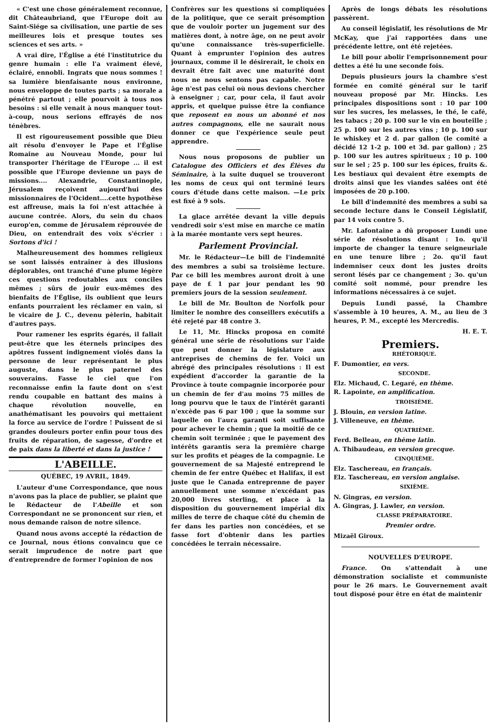« C'est une chose généralement reconnue, dit Châteaubriand, que l'Europe doit au Saint-Siége sa civilisation, une partie de ses meilleures lois et presque toutes ses sciences et ses arts. »
A vrai dire, l'Église a été l'institutrice du genre humain : elle l'a vraiment élevé, éclairé, ennobli. Ingrats que nous sommes ! sa lumière bienfaisante nous environne, nous enveloppe de toutes parts ; sa morale a pénétré partout ; elle pourvoit à tous nos besoins : si elle venait à nous manquer tout-à-coup, nous serions effrayés de nos ténèbres.
Il est rigoureusement possible que Dieu ait résolu d'envoyer le Pape et l'Église Romaine au Nouveau Monde, pour lui transporter l'héritage de l'Europe ... il est possible que l'Europe devienne un pays de missions.... Alexandrie, Constantinople, Jérusalem reçoivent aujourd'hui des missionnaires de l'Ocident....cette hypothèse est affreuse, mais la foi n'est attachée à aucune contrée. Alors, du sein du chaos europ'en, comme de Jérusalem réprouvée de Dieu, on entendrait des voix s'écrier : Sortons d'ici !
Malheureusement des hommes religieux se sont laissés entraîner à des illusions déplorables, ont tranché d'une plume légère ces questions redoutables aux conciles mêmes ; sûrs de jouir eux-mêmes des bienfaits de l'Église, ils oublient que leurs enfants pourraient les réclamer en vain, si le vicaire de J. C., devenu pèlerin, habitait d'autres pays.
Pour ramener les esprits égarés, il fallait peut-être que les éternels principes des apôtres fussent indignement violés dans la personne de leur représentant le plus auguste, dans le plus paternel des souverains. Fasse le ciel que l'on reconnaisse enfin la faute dont on s'est rendu coupable en battant des mains à chaque révolution nouvelle, en anathématisant les pouvoirs qui mettaient la force au service de l'ordre ! Puissent de si grandes douleurs porter enfin pour tous des fruits de réparation, de sagesse, d'ordre et de paix dans la liberté et dans la justice !
L'ABEILLE.
QUÉBEC, 19 AVRIL, 1849.
L'auteur d'une Correspondance, que nous n'avons pas la place de publier, se plaint que le Rédacteur de l'Abeille et son Correspondant ne se prononcent sur rien, et nous demande raison de notre silence.
Quand nous avons accepté la rédaction de ce Journal, nous étions convaincu que ce serait imprudence de notre part que d'entreprendre de former l'opinion de nos
Confrères sur les questions si compliquées de la politique, que ce serait présomption que de vouloir porter un jugement sur des matières dont, à notre âge, on ne peut avoir qu'une connaissance très-superficielle. Quant à emprunter l'opinion des autres journaux, comme il le désirerait, le choix en devrait être fait avec une maturité dont nous ne nous sentons pas capable. Notre âge n'est pas celui où nous devions chercher à enseigner ; car, pour cela, il faut avoir appris, et quelque puisse être la confiance que reposent en nous un abonné et nos autres compagnons, elle ne saurait nous donner ce que l'expérience seule peut apprendre.
Nous nous proposons de publier un Catalogue des Officiers et des Élèves du Séminaire, à la suite duquel se trouveront les noms de ceux qui ont terminé leurs cours d'étude dans cette maison. —Le prix est fixé à 9 sols.
La glace arrêtée devant la ville depuis vendredi soir s'est mise en marche ce matin à la marée montante vers sept heures.
Parlement Provincial.
Mr. le Rédacteur—Le bill de l'indemnité des membres a subi sa troisième lecture. Par ce bill les membres auront droit à une paye de £ 1 par jour pendant les 90 premiers jours de la session seulement.
Le bill de Mr. Boulton de Norfolk pour limiter le nombre des conseillers exécutifs a été rejeté par 48 contre 3.
Le 11, Mr. Hincks proposa en comité général une série de résolutions sur l'aide que peut donner la législature aux antreprises de chemins de fer. Voici un abrégé des principales résolutions : Il est expédient d'accorder la garantie de la Province à toute compagnie incorporée pour un chemin de fer d'au moins 75 milles de long pourvu que le taux de l'intérêt garanti n'excède pas 6 par 100 ; que la somme sur laquelle on l'aura garanti soit suffisante pour achever le chemin ; que la moitié de ce chemin soit terminée ; que le payement des intérêts garantis sera la première charge sur les profits et péages de la compagnie. Le gouvernement de sa Majesté entreprend le chemin de fer entre Québec et Halifax, il est juste que le Canada entreprenne de payer annuellement une somme n'excédant pas 20,000 livres sterling, et place à la disposition du gouvernement impérial dix milles de terre de chaque côté du chemin de fer dans les parties non concédées, et se fasse fort d'obtenir dans les parties concédées le terrain nécessaire.
Après de longs débats les résolutions passèrent.
Au conseil législatif, les résolutions de Mr McKay, que j'ai rapportées dans une précédente lettre, ont été rejetées.
Le bill pour abolir l'emprisonnement pour dettes a été lu une seconde fois.
Depuis plusieurs jours la chambre s'est formée en comité général sur le tarif nouveau proposé par Mr. Hincks. Les principales dispositions sont : 10 par 100 sur les sucres, les melasses, le thé, le café, les tabacs ; 20 p. 100 sur le vin en bouteille ; 25 p. 100 sur les autres vins ; 10 p. 100 sur le whiskey et 2 d. par gallon (le comité a décidé 12 1-2 p. 100 et 3d. par gallon) ; 25 p. 100 sur les autres spiritueux ; 10 p. 100 sur le sel ; 25 p. 100 sur les épices, fruits &. Les bestiaux qui devaient être exempts de droits ainsi que les viandes salées ont été imposées de 20 p.100.
Le bill d'indemnité des membres a subi sa seconde lecture dans le Conseil Législatif, par 14 voix contre 5.
Mr. Lafontaine a dû proposer Lundi une série de résolutions disant : 1o. qu'il importe de changer la tenure seigneuriale en une tenure libre ; 2o. qu'il faut indemniser ceux dont les justes droits seront lésés par ce changement ; 3o. qu'un comité soit nommé, pour prendre les informations nécessaires à ce sujet.
Depuis Lundi passé, la Chambre s'assemble à 10 heures, A. M., au lieu de 3 heures, P. M., excepté les Mercredis.
H. E. T.
Premiers.
RHÉTORIQUE.
F. Dumontier, en vers.
SECONDE.
Elz. Michaud, C. Legaré, en thème.
R. Lapointe, en amplification.
TROISIÈME.
J. Blouin, en version latine.
J. Villeneuve, en thème.
QUATRIÈME.
Ferd. Belleau, en thème latin.
A. Thibaudeau, en version grecque.
CINQUIÈME.
Elz. Taschereau, en français.
Elz. Taschereau, en version anglaise.
SIXIÈME.
N. Gingras, en version.
A. Gingras, J. Lawler, en version.
CLASSE PRÉPARATOIRE.
Premier ordre.
Mizaël Giroux.
NOUVELLES D'EUROPE.
France. On s'attendait à une démonstration socialiste et communiste pour le 26 mars. Le Gouvernement avait tout disposé pour être en état de maintenir